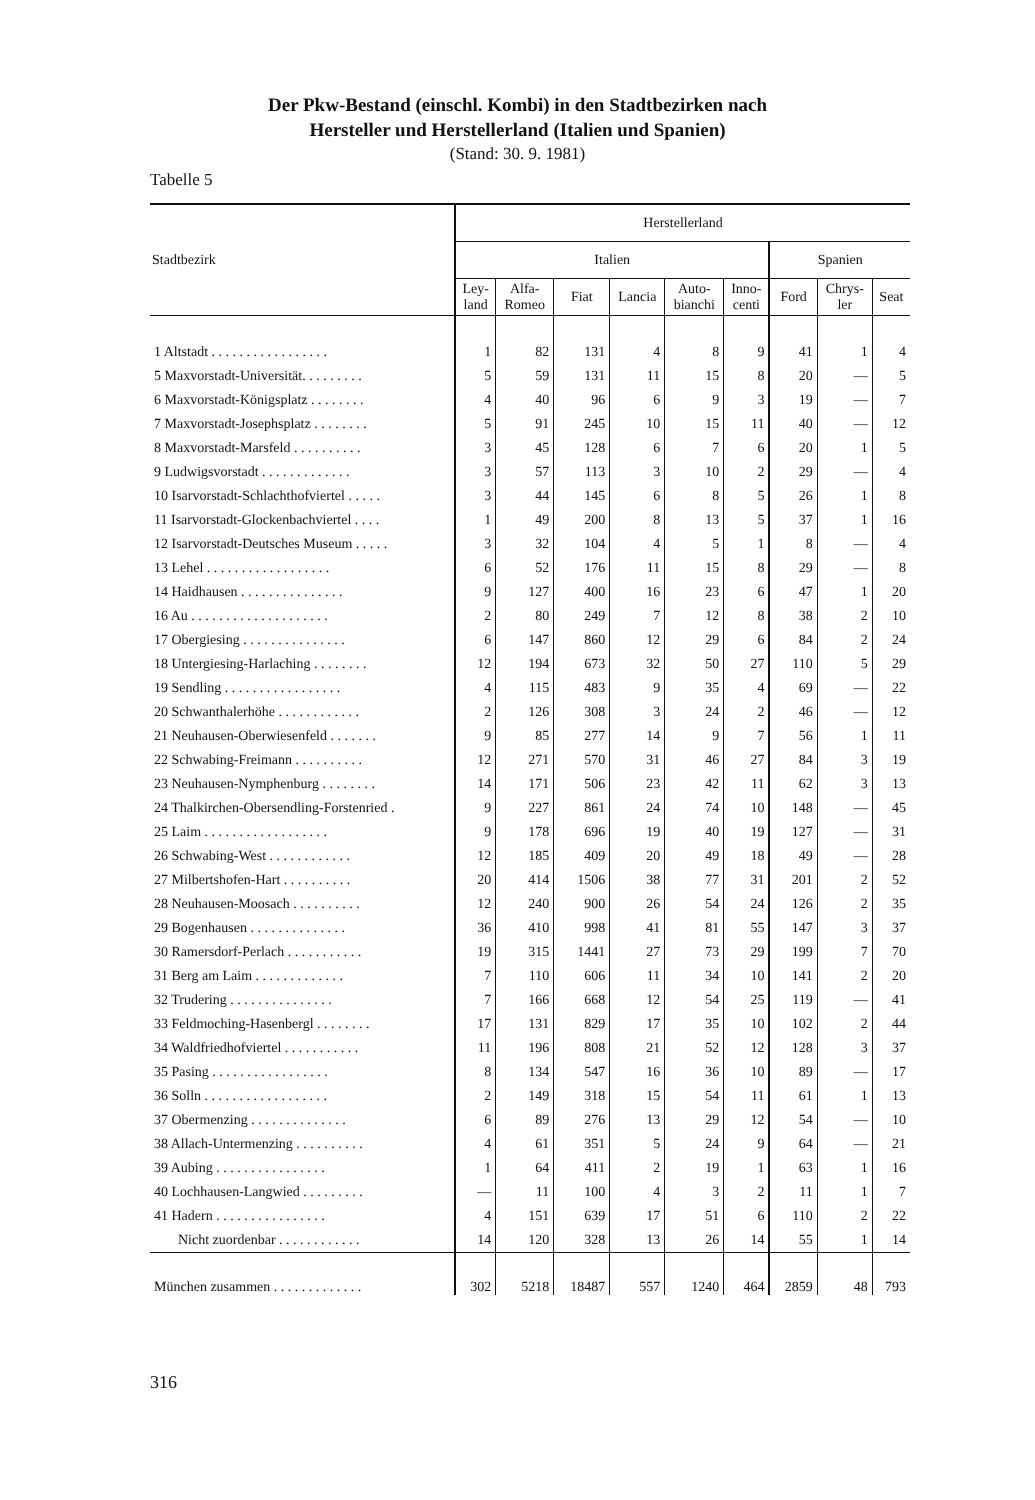Der Pkw-Bestand (einschl. Kombi) in den Stadtbezirken nach
Hersteller und Herstellerland (Italien und Spanien)
(Stand: 30. 9. 1981)
Tabelle 5
| Stadtbezirk | Herstellerland | | | | | | | | |
| --- | --- | --- | --- | --- | --- | --- | --- | --- | --- |
| | Italien | | | | | | Spanien | | |
| | Ley- land | Alfa- Romeo | Fiat | Lancia | Auto- bianchi | Inno- centi | Ford | Chrys- ler | Seat |
| 1 Altstadt . . . . . . . . . . . . . . . . . | 1 | 82 | 131 | 4 | 8 | 9 | 41 | 1 | 4 |
| 5 Maxvorstadt-Universität. . . . . . . . . | 5 | 59 | 131 | 11 | 15 | 8 | 20 | — | 5 |
| 6 Maxvorstadt-Königsplatz . . . . . . . . | 4 | 40 | 96 | 6 | 9 | 3 | 19 | — | 7 |
| 7 Maxvorstadt-Josephsplatz . . . . . . . . | 5 | 91 | 245 | 10 | 15 | 11 | 40 | — | 12 |
| 8 Maxvorstadt-Marsfeld . . . . . . . . . . | 3 | 45 | 128 | 6 | 7 | 6 | 20 | 1 | 5 |
| 9 Ludwigsvorstadt . . . . . . . . . . . . . | 3 | 57 | 113 | 3 | 10 | 2 | 29 | — | 4 |
| 10 Isarvorstadt-Schlachthofviertel . . . . . | 3 | 44 | 145 | 6 | 8 | 5 | 26 | 1 | 8 |
| 11 Isarvorstadt-Glockenbachviertel . . . . | 1 | 49 | 200 | 8 | 13 | 5 | 37 | 1 | 16 |
| 12 Isarvorstadt-Deutsches Museum . . . . . | 3 | 32 | 104 | 4 | 5 | 1 | 8 | — | 4 |
| 13 Lehel . . . . . . . . . . . . . . . . . . | 6 | 52 | 176 | 11 | 15 | 8 | 29 | — | 8 |
| 14 Haidhausen . . . . . . . . . . . . . . . | 9 | 127 | 400 | 16 | 23 | 6 | 47 | 1 | 20 |
| 16 Au . . . . . . . . . . . . . . . . . . . . | 2 | 80 | 249 | 7 | 12 | 8 | 38 | 2 | 10 |
| 17 Obergiesing . . . . . . . . . . . . . . . | 6 | 147 | 860 | 12 | 29 | 6 | 84 | 2 | 24 |
| 18 Untergiesing-Harlaching . . . . . . . . | 12 | 194 | 673 | 32 | 50 | 27 | 110 | 5 | 29 |
| 19 Sendling . . . . . . . . . . . . . . . . . | 4 | 115 | 483 | 9 | 35 | 4 | 69 | — | 22 |
| 20 Schwanthalerhöhe . . . . . . . . . . . . | 2 | 126 | 308 | 3 | 24 | 2 | 46 | — | 12 |
| 21 Neuhausen-Oberwiesenfeld . . . . . . . | 9 | 85 | 277 | 14 | 9 | 7 | 56 | 1 | 11 |
| 22 Schwabing-Freimann . . . . . . . . . . | 12 | 271 | 570 | 31 | 46 | 27 | 84 | 3 | 19 |
| 23 Neuhausen-Nymphenburg . . . . . . . . | 14 | 171 | 506 | 23 | 42 | 11 | 62 | 3 | 13 |
| 24 Thalkirchen-Obersendling-Forstenried . | 9 | 227 | 861 | 24 | 74 | 10 | 148 | — | 45 |
| 25 Laim . . . . . . . . . . . . . . . . . . | 9 | 178 | 696 | 19 | 40 | 19 | 127 | — | 31 |
| 26 Schwabing-West . . . . . . . . . . . . | 12 | 185 | 409 | 20 | 49 | 18 | 49 | — | 28 |
| 27 Milbertshofen-Hart . . . . . . . . . . | 20 | 414 | 1506 | 38 | 77 | 31 | 201 | 2 | 52 |
| 28 Neuhausen-Moosach . . . . . . . . . . | 12 | 240 | 900 | 26 | 54 | 24 | 126 | 2 | 35 |
| 29 Bogenhausen . . . . . . . . . . . . . . | 36 | 410 | 998 | 41 | 81 | 55 | 147 | 3 | 37 |
| 30 Ramersdorf-Perlach . . . . . . . . . . . | 19 | 315 | 1441 | 27 | 73 | 29 | 199 | 7 | 70 |
| 31 Berg am Laim . . . . . . . . . . . . . | 7 | 110 | 606 | 11 | 34 | 10 | 141 | 2 | 20 |
| 32 Trudering . . . . . . . . . . . . . . . | 7 | 166 | 668 | 12 | 54 | 25 | 119 | — | 41 |
| 33 Feldmoching-Hasenbergl . . . . . . . . | 17 | 131 | 829 | 17 | 35 | 10 | 102 | 2 | 44 |
| 34 Waldfriedhofviertel . . . . . . . . . . . | 11 | 196 | 808 | 21 | 52 | 12 | 128 | 3 | 37 |
| 35 Pasing . . . . . . . . . . . . . . . . . | 8 | 134 | 547 | 16 | 36 | 10 | 89 | — | 17 |
| 36 Solln . . . . . . . . . . . . . . . . . . | 2 | 149 | 318 | 15 | 54 | 11 | 61 | 1 | 13 |
| 37 Obermenzing . . . . . . . . . . . . . . | 6 | 89 | 276 | 13 | 29 | 12 | 54 | — | 10 |
| 38 Allach-Untermenzing . . . . . . . . . . | 4 | 61 | 351 | 5 | 24 | 9 | 64 | — | 21 |
| 39 Aubing . . . . . . . . . . . . . . . . | 1 | 64 | 411 | 2 | 19 | 1 | 63 | 1 | 16 |
| 40 Lochhausen-Langwied . . . . . . . . . | — | 11 | 100 | 4 | 3 | 2 | 11 | 1 | 7 |
| 41 Hadern . . . . . . . . . . . . . . . . | 4 | 151 | 639 | 17 | 51 | 6 | 110 | 2 | 22 |
| Nicht zuordenbar . . . . . . . . . . . . | 14 | 120 | 328 | 13 | 26 | 14 | 55 | 1 | 14 |
| München zusammen . . . . . . . . . . . . . | 302 | 5218 | 18487 | 557 | 1240 | 464 | 2859 | 48 | 793 |
316